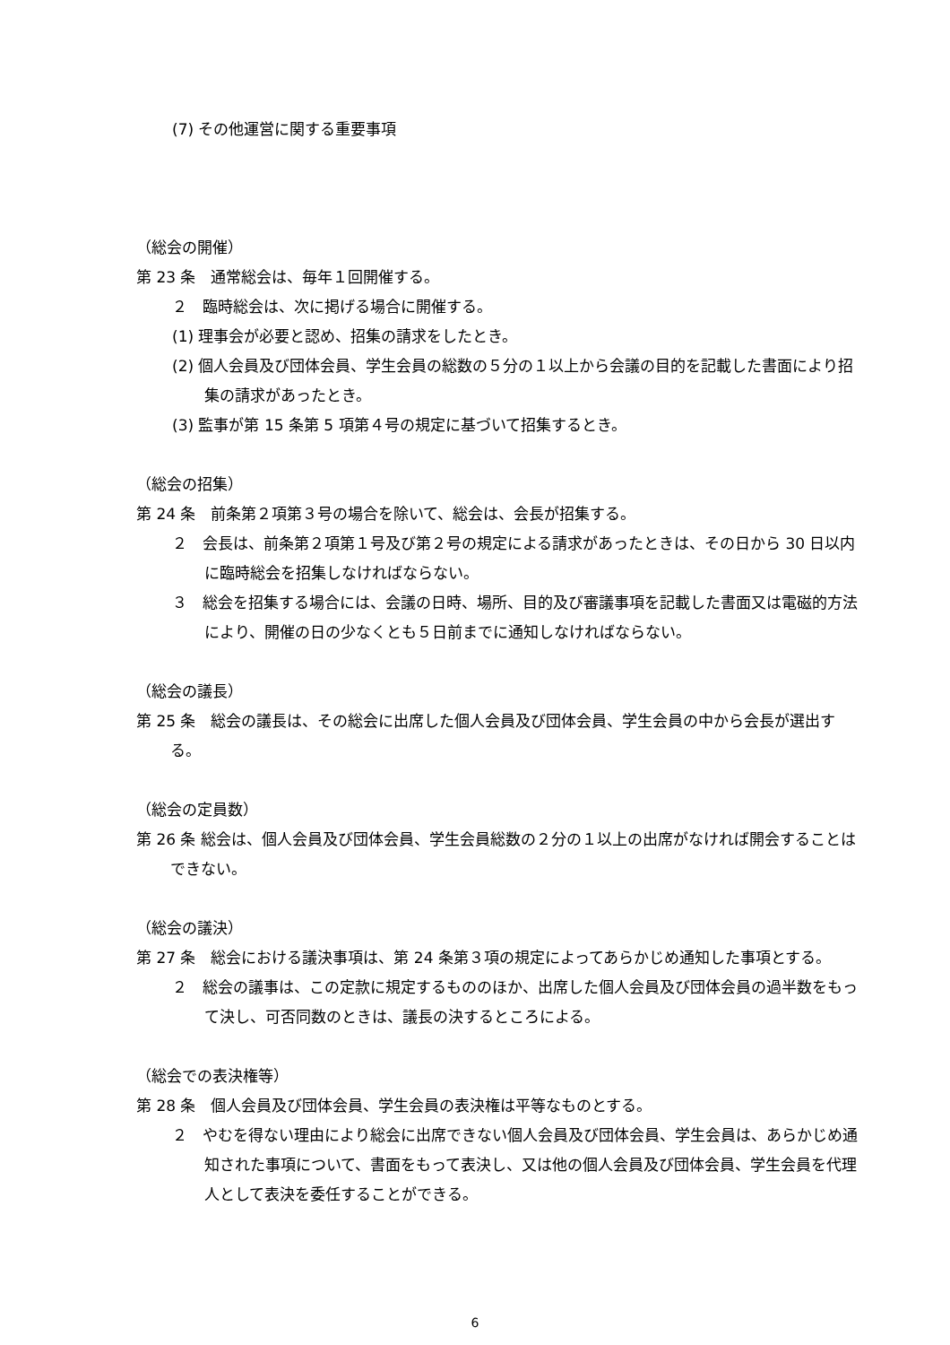(7) その他運営に関する重要事項
（総会の開催）
第 23 条　通常総会は、毎年１回開催する。
２　臨時総会は、次に掲げる場合に開催する。
(1) 理事会が必要と認め、招集の請求をしたとき。
(2) 個人会員及び団体会員、学生会員の総数の５分の１以上から会議の目的を記載した書面により招集の請求があったとき。
(3) 監事が第 15 条第 5 項第４号の規定に基づいて招集するとき。
（総会の招集）
第 24 条　前条第２項第３号の場合を除いて、総会は、会長が招集する。
２　会長は、前条第２項第１号及び第２号の規定による請求があったときは、その日から 30 日以内に臨時総会を招集しなければならない。
３　総会を招集する場合には、会議の日時、場所、目的及び審議事項を記載した書面又は電磁的方法により、開催の日の少なくとも５日前までに通知しなければならない。
（総会の議長）
第 25 条　総会の議長は、その総会に出席した個人会員及び団体会員、学生会員の中から会長が選出する。
（総会の定員数）
第 26 条 総会は、個人会員及び団体会員、学生会員総数の２分の１以上の出席がなければ開会することはできない。
（総会の議決）
第 27 条　総会における議決事項は、第 24 条第３項の規定によってあらかじめ通知した事項とする。
２　総会の議事は、この定款に規定するもののほか、出席した個人会員及び団体会員の過半数をもって決し、可否同数のときは、議長の決するところによる。
（総会での表決権等）
第 28 条　個人会員及び団体会員、学生会員の表決権は平等なものとする。
２　やむを得ない理由により総会に出席できない個人会員及び団体会員、学生会員は、あらかじめ通知された事項について、書面をもって表決し、又は他の個人会員及び団体会員、学生会員を代理人として表決を委任することができる。
6